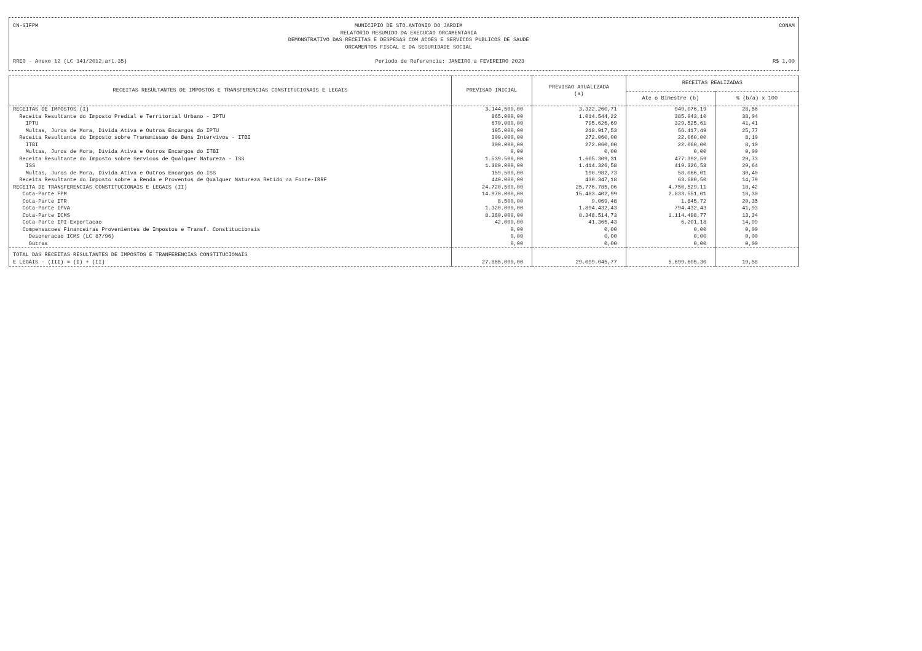CN-SIFPM MUNICIPIO DE STO.ANTONIO DO JARDIM
RELATORIO RESUMIDO DA EXECUCAO ORCAMENTARIA
DEMONSTRATIVO DAS RECEITAS E DESPESAS COM ACOES E SERVICOS PUBLICOS DE SAUDE
ORCAMENTOS FISCAL E DA SEGURIDADE SOCIAL CONAM
RREO - Anexo 12 (LC 141/2012,art.35) Periodo de Referencia: JANEIRO a FEVEREIRO 2023 R$ 1,00
| RECEITAS RESULTANTES DE IMPOSTOS E TRANSFERENCIAS CONSTITUCIONAIS E LEGAIS | PREVISAO INICIAL | PREVISAO ATUALIZADA (a) | RECEITAS REALIZADAS | |
| --- | --- | --- | --- | --- |
| | | | Ate o Bimestre (b) | % (b/a) x 100 |
| RECEITAS DE IMPOSTOS (I) | 3.144.500,00 | 3.322.260,71 | 949.076,19 | 28,56 |
| Receita Resultante do Imposto Predial e Territorial Urbano - IPTU | 865.000,00 | 1.014.544,22 | 385.943,10 | 38,04 |
| IPTU | 670.000,00 | 795.626,69 | 329.525,61 | 41,41 |
| Multas, Juros de Mora, Divida Ativa e Outros Encargos do IPTU | 195.000,00 | 218.917,53 | 56.417,49 | 25,77 |
| Receita Resultante do Imposto sobre Transmissao de Bens Intervivos - ITBI | 300.000,00 | 272.060,00 | 22.060,00 | 8,10 |
| ITBI | 300.000,00 | 272.060,00 | 22.060,00 | 8,10 |
| Multas, Juros de Mora, Divida Ativa e Outros Encargos do ITBI | 0,00 | 0,00 | 0,00 | 0,00 |
| Receita Resultante do Imposto sobre Servicos de Qualquer Natureza - ISS | 1.539.500,00 | 1.605.309,31 | 477.392,59 | 29,73 |
| ISS | 1.380.000,00 | 1.414.326,58 | 419.326,58 | 29,64 |
| Multas, Juros de Mora, Divida Ativa e Outros Encargos do ISS | 159.500,00 | 190.982,73 | 58.066,01 | 30,40 |
| Receita Resultante do Imposto sobre a Renda e Proventos de Qualquer Natureza Retido na Fonte-IRRF | 440.000,00 | 430.347,18 | 63.680,50 | 14,79 |
| RECEITA DE TRANSFERENCIAS CONSTITUCIONAIS E LEGAIS (II) | 24.720.500,00 | 25.776.785,06 | 4.750.529,11 | 18,42 |
| Cota-Parte FPM | 14.970.000,00 | 15.483.402,99 | 2.833.551,01 | 18,30 |
| Cota-Parte ITR | 8.500,00 | 9.069,48 | 1.845,72 | 20,35 |
| Cota-Parte IPVA | 1.320.000,00 | 1.894.432,43 | 794.432,43 | 41,93 |
| Cota-Parte ICMS | 8.380.000,00 | 8.348.514,73 | 1.114.498,77 | 13,34 |
| Cota-Parte IPI-Exportacao | 42.000,00 | 41.365,43 | 6.201,18 | 14,99 |
| Compensacoes Financeiras Provenientes de Impostos e Transf. Constitucionais | 0,00 | 0,00 | 0,00 | 0,00 |
| Desoneracao ICMS (LC 87/96) | 0,00 | 0,00 | 0,00 | 0,00 |
| Outras | 0,00 | 0,00 | 0,00 | 0,00 |
| TOTAL DAS RECEITAS RESULTANTES DE IMPOSTOS E TRANFERENCIAS CONSTITUCIONAIS E LEGAIS - (III) = (I) + (II) | 27.865.000,00 | 29.099.045,77 | 5.699.605,30 | 19,58 |